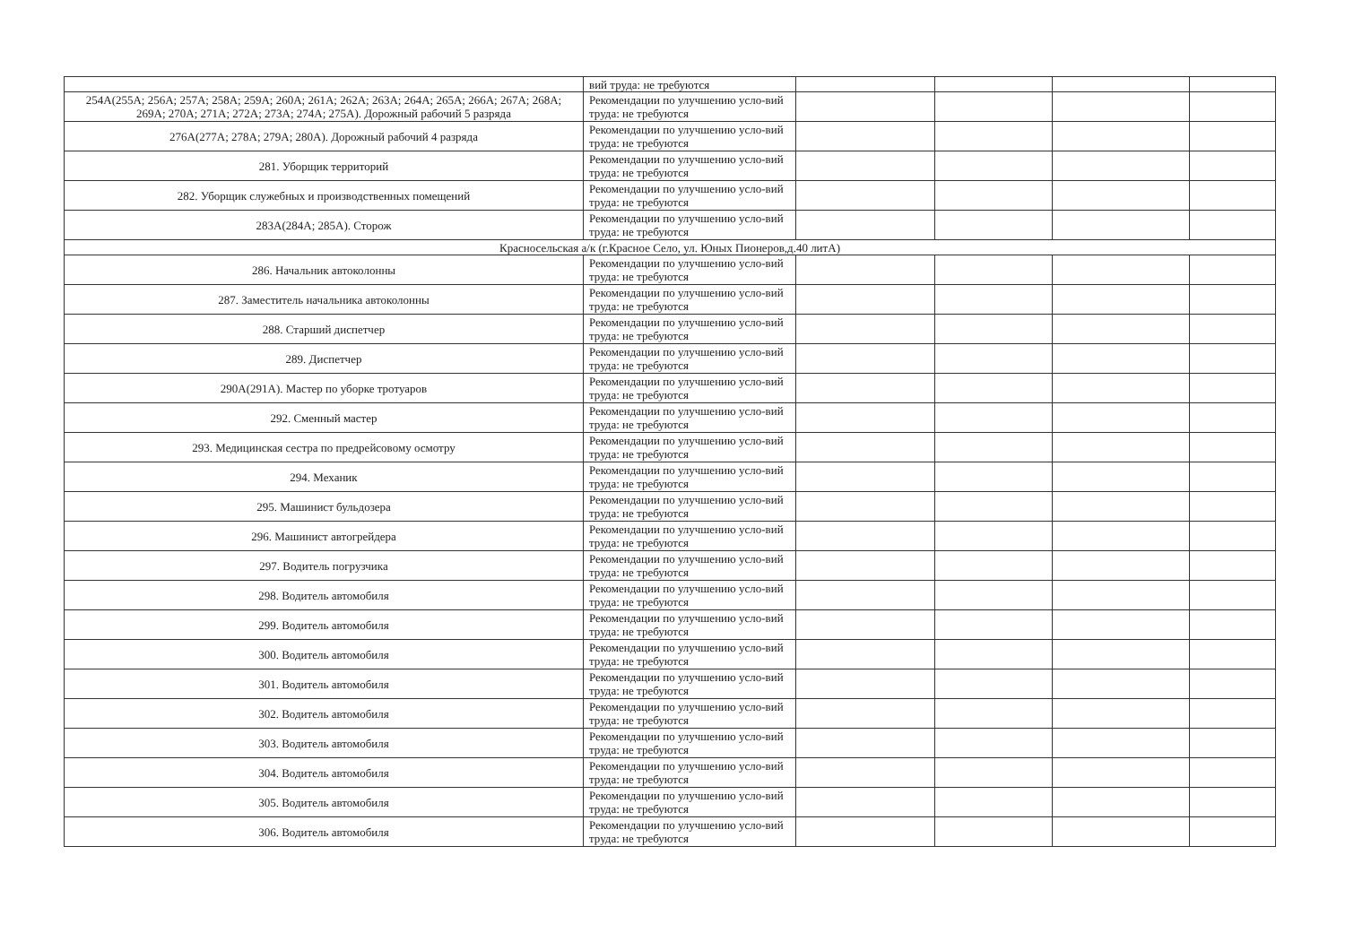| | вий труда: не требуются | | | | |
| 254А(255А; 256А; 257А; 258А; 259А; 260А; 261А; 262А; 263А; 264А; 265А; 266А; 267А; 268А; 269А; 270А; 271А; 272А; 273А; 274А; 275А). Дорожный рабочий 5 разряда | Рекомендации по улучшению усло-вий труда: не требуются | | | | |
| 276А(277А; 278А; 279А; 280А). Дорожный рабочий 4 разряда | Рекомендации по улучшению усло-вий труда: не требуются | | | | |
| 281. Уборщик территорий | Рекомендации по улучшению усло-вий труда: не требуются | | | | |
| 282. Уборщик служебных и производственных помещений | Рекомендации по улучшению усло-вий труда: не требуются | | | | |
| 283А(284А; 285А). Сторож | Рекомендации по улучшению усло-вий труда: не требуются | | | | |
| Красносельская а/к (г.Красное Село, ул. Юных Пионеров,д.40 литА) | | | | | |
| 286. Начальник автоколонны | Рекомендации по улучшению усло-вий труда: не требуются | | | | |
| 287. Заместитель начальника автоколонны | Рекомендации по улучшению усло-вий труда: не требуются | | | | |
| 288. Старший диспетчер | Рекомендации по улучшению усло-вий труда: не требуются | | | | |
| 289. Диспетчер | Рекомендации по улучшению усло-вий труда: не требуются | | | | |
| 290А(291А). Мастер по уборке тротуаров | Рекомендации по улучшению усло-вий труда: не требуются | | | | |
| 292. Сменный мастер | Рекомендации по улучшению усло-вий труда: не требуются | | | | |
| 293. Медицинская сестра по предрейсовому осмотру | Рекомендации по улучшению усло-вий труда: не требуются | | | | |
| 294. Механик | Рекомендации по улучшению усло-вий труда: не требуются | | | | |
| 295. Машинист бульдозера | Рекомендации по улучшению усло-вий труда: не требуются | | | | |
| 296. Машинист автогрейдера | Рекомендации по улучшению усло-вий труда: не требуются | | | | |
| 297. Водитель погрузчика | Рекомендации по улучшению усло-вий труда: не требуются | | | | |
| 298. Водитель автомобиля | Рекомендации по улучшению усло-вий труда: не требуются | | | | |
| 299. Водитель автомобиля | Рекомендации по улучшению усло-вий труда: не требуются | | | | |
| 300. Водитель автомобиля | Рекомендации по улучшению усло-вий труда: не требуются | | | | |
| 301. Водитель автомобиля | Рекомендации по улучшению усло-вий труда: не требуются | | | | |
| 302. Водитель автомобиля | Рекомендации по улучшению усло-вий труда: не требуются | | | | |
| 303. Водитель автомобиля | Рекомендации по улучшению усло-вий труда: не требуются | | | | |
| 304. Водитель автомобиля | Рекомендации по улучшению усло-вий труда: не требуются | | | | |
| 305. Водитель автомобиля | Рекомендации по улучшению усло-вий труда: не требуются | | | | |
| 306. Водитель автомобиля | Рекомендации по улучшению усло-вий труда: не требуются | | | | |